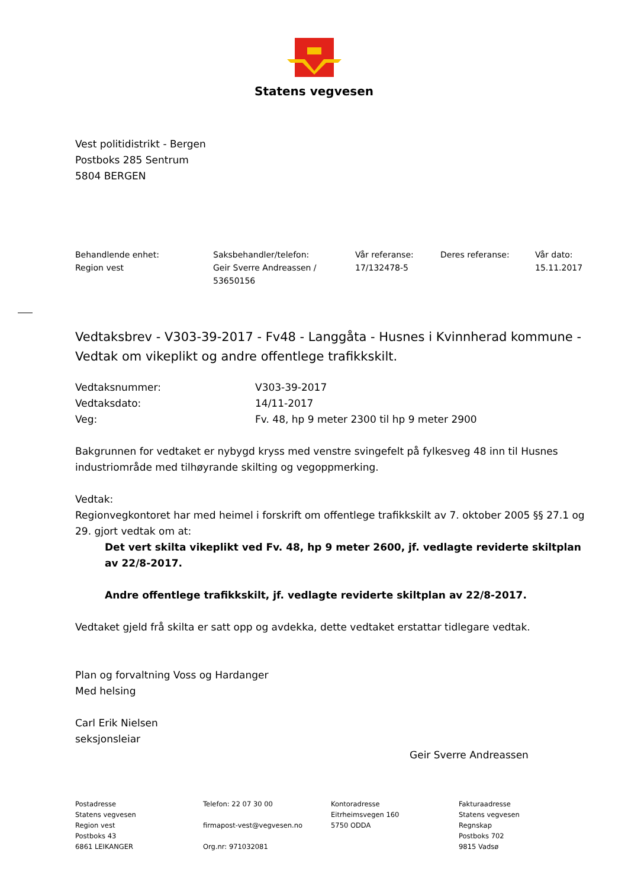Statens vegvesen
Vest politidistrikt - Bergen
Postboks 285 Sentrum
5804 BERGEN
Behandlende enhet:
Region vest
Saksbehandler/telefon:
Geir Sverre Andreassen / 53650156
Vår referanse:
17/132478-5
Deres referanse: Vår dato:
15.11.2017
Vedtaksbrev - V303-39-2017 - Fv48 - Langgåta - Husnes i Kvinnherad kommune - Vedtak om vikeplikt og andre offentlege trafikkskilt.
Vedtaksnummer: V303-39-2017
Vedtaksdato: 14/11-2017
Veg: Fv. 48, hp 9 meter 2300 til hp 9 meter 2900
Bakgrunnen for vedtaket er nybygd kryss med venstre svingefelt på fylkesveg 48 inn til Husnes industriområde med tilhøyrande skilting og vegoppmerking.
Vedtak:
Regionvegkontoret har med heimel i forskrift om offentlege trafikkskilt av 7. oktober 2005 §§ 27.1 og 29. gjort vedtak om at:
Det vert skilta vikeplikt ved Fv. 48, hp 9 meter 2600, jf. vedlagte reviderte skiltplan av 22/8-2017.
Andre offentlege trafikkskilt, jf. vedlagte reviderte skiltplan av 22/8-2017.
Vedtaket gjeld frå skilta er satt opp og avdekka, dette vedtaket erstattar tidlegare vedtak.
Plan og forvaltning Voss og Hardanger
Med helsing
Carl Erik Nielsen
seksjonsleiar
Geir Sverre Andreassen
Postadresse
Statens vegvesen
Region vest
Postboks 43
6861 LEIKANGER
Telefon: 22 07 30 00
firmapost-vest@vegvesen.no
Org.nr: 971032081
Kontoradresse
Eitrheimsvegen 160
5750 ODDA
Fakturaadresse
Statens vegvesen
Regnskap
Postboks 702
9815 Vadsø